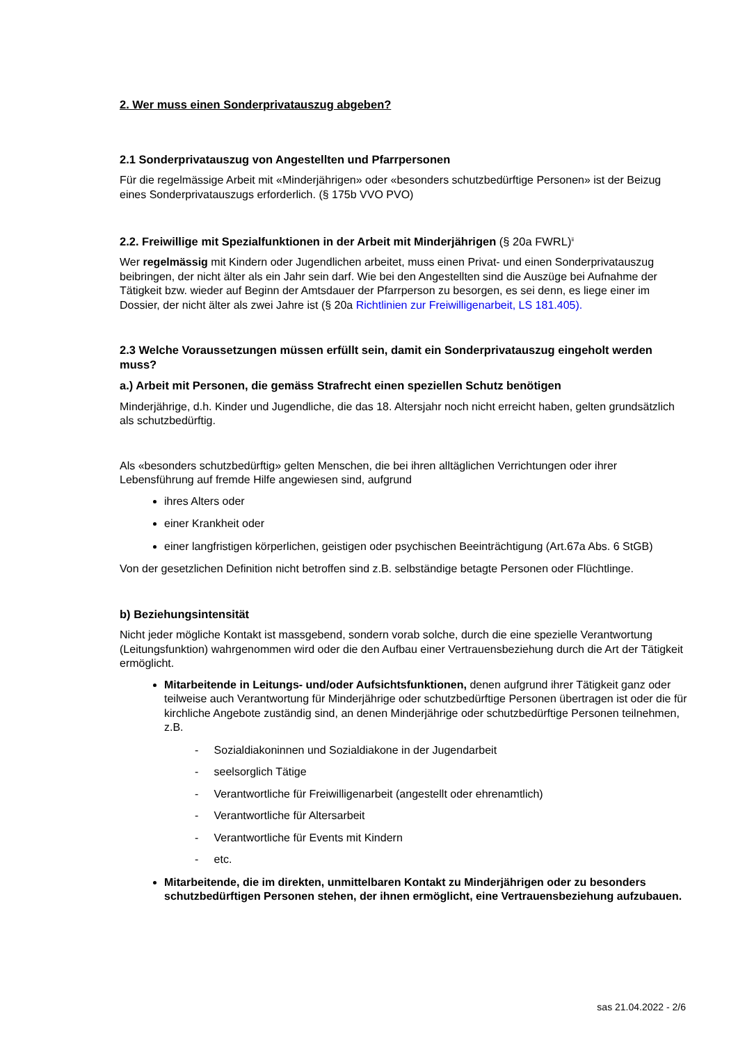2. Wer muss einen Sonderprivatauszug abgeben?
2.1 Sonderprivatauszug von Angestellten und Pfarrpersonen
Für die regelmässige Arbeit mit «Minderjährigen» oder «besonders schutzbedürftige Personen» ist der Beizug eines Sonderprivatauszugs erforderlich. (§ 175b VVO PVO)
2.2. Freiwillige mit Spezialfunktionen in der Arbeit mit Minderjährigen (§ 20a FWRL)<sup>ii</sup>
Wer regelmässig mit Kindern oder Jugendlichen arbeitet, muss einen Privat- und einen Sonderprivat­auszug beibringen, der nicht älter als ein Jahr sein darf. Wie bei den Angestellten sind die Auszüge bei Aufnahme der Tätigkeit bzw. wieder auf Beginn der Amtsdauer der Pfarrperson zu besorgen, es sei denn, es liege einer im Dossier, der nicht älter als zwei Jahre ist (§ 20a Richtlinien zur Freiwilligenar­beit, LS 181.405).
2.3 Welche Voraussetzungen müssen erfüllt sein, damit ein Sonderprivatauszug eingeholt wer­den muss?
a.) Arbeit mit Personen, die gemäss Strafrecht einen speziellen Schutz benötigen
Minderjährige, d.h. Kinder und Jugendliche, die das 18. Altersjahr noch nicht erreicht haben, gelten grundsätzlich als schutzbedürftig.
Als «besonders schutzbedürftig» gelten Menschen, die bei ihren alltäglichen Verrichtungen oder ihrer Lebensführung auf fremde Hilfe angewiesen sind, aufgrund
ihres Alters oder
einer Krankheit oder
einer langfristigen körperlichen, geistigen oder psychischen Beeinträchtigung (Art.67a Abs. 6 StGB)
Von der gesetzlichen Definition nicht betroffen sind z.B. selbständige betagte Personen oder Flücht­linge.
b) Beziehungsintensität
Nicht jeder mögliche Kontakt ist massgebend, sondern vorab solche, durch die eine spezielle Verant­wortung (Leitungsfunktion) wahrgenommen wird oder die den Aufbau einer Vertrauensbeziehung durch die Art der Tätigkeit ermöglicht.
Mitarbeitende in Leitungs- und/oder Aufsichtsfunktionen, denen aufgrund ihrer Tätigkeit ganz oder teilweise auch Verantwortung für Minderjährige oder schutzbedürftige Personen übertragen ist oder die für kirchliche Angebote zuständig sind, an denen Minderjährige oder schutzbedürftige Personen teilnehmen, z.B.
- Sozialdiakoninnen und Sozialdiakone in der Jugendarbeit
- seelsorglich Tätige
- Verantwortliche für Freiwilligenarbeit (angestellt oder ehrenamtlich)
- Verantwortliche für Altersarbeit
- Verantwortliche für Events mit Kindern
- etc.
Mitarbeitende, die im direkten, unmittelbaren Kontakt zu Minderjährigen oder zu beson­ders schutzbedürftigen Personen stehen, der ihnen ermöglicht, eine Vertrauensbezie­hung aufzubauen.
sas 21.04.2022 - 2/6